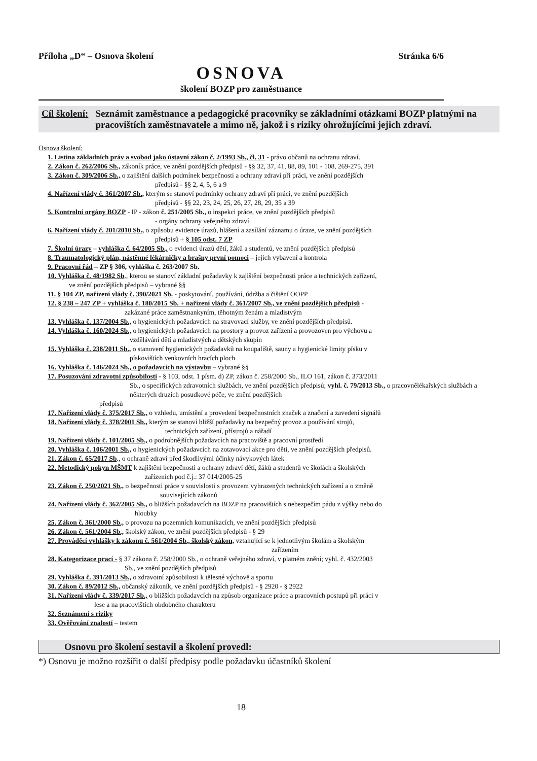Příloha „D“ – Osnova školení Stránka 6/6
OSNOVA
školení BOZP pro zaměstnance
Cíl školení: Seznámit zaměstnance a pedagogické pracovníky se základními otázkami BOZP platnými na pracovištích zaměstnavatele a mimo ně, jakož i s riziky ohrožujícími jejich zdraví.
Osnova školení:
1. Listina základních práv a svobod jako ústavní zákon č. 2/1993 Sb., čl. 31 - právo občanů na ochranu zdraví.
2. Zákon č. 262/2006 Sb., zákoník práce, ve znění pozdějších předpisů - §§ 32, 37, 41, 88, 89, 101 - 108, 269-275, 391
3. Zákon č. 309/2006 Sb., o zajištění dalších podmínek bezpečnosti a ochrany zdraví při práci, ve znění pozdějších
předpisů - §§ 2, 4, 5, 6 a 9
4. Nařízení vlády č. 361/2007 Sb., kterým se stanoví podmínky ochrany zdraví při práci, ve znění pozdějších
předpisů - §§ 22, 23, 24, 25, 26, 27, 28, 29, 35 a 39
5. Kontrolní orgány BOZP - IP - zákon č. 251/2005 Sb., o inspekci práce, ve znění pozdějších předpisů
- orgány ochrany veřejného zdraví
6. Nařízení vlády č. 201/2010 Sb., o způsobu evidence úrazů, hlášení a zasílání záznamu o úraze, ve znění pozdějších
předpisů + § 105 odst. 7 ZP
7. Školní úrazy – vyhláška č. 64/2005 Sb., o evidenci úrazů dětí, žáků a studentů, ve znění pozdějších předpisů
8. Traumatologický plán, nástěnné lékárničky a brašny první pomoci – jejich vybavení a kontrola
9. Pracovní řád – ZP § 306, vyhláška č. 263/2007 Sb.
10. Vyhláška č. 48/1982 Sb., kterou se stanoví základní požadavky k zajištění bezpečnosti práce a technických zařízení,
ve znění pozdějších předpisů – vybrané §§
11. § 104 ZP, nařízení vlády č. 390/2021 Sb. - poskytování, používání, údržba a čištění OOPP
12. § 238 – 247 ZP + vyhláška č. 180/2015 Sb. + nařízení vlády č. 361/2007 Sb., ve znění pozdějších předpisů -
zakázané práce zaměstnankyním, těhotným ženám a mladistvým
13. Vyhláška č. 137/2004 Sb., o hygienických požadavcích na stravovací služby, ve znění pozdějších předpisů.
14. Vyhláška č. 160/2024 Sb., o hygienických požadavcích na prostory a provoz zařízení a provozoven pro výchovu a
vzdělávání dětí a mladistvých a dětských skupin
15. Vyhláška č. 238/2011 Sb., o stanovení hygienických požadavků na koupaliště, sauny a hygienické limity písku v
pískovištích venkovních hracích ploch
16. Vyhláška č. 146/2024 Sb., o požadavcích na výstavbu – vybrané §§
17. Posuzování zdravotní způsobilosti - § 103, odst. 1 písm. d) ZP, zákon č. 258/2000 Sb., ILO 161, zákon č. 373/2011
Sb., o specifických zdravotních službách, ve znění pozdějších předpisů; vyhl. č. 79/2013 Sb., o pracovnělékařských službách a některých druzích posudkové péče, ve znění pozdějších
předpisů
17. Nařízení vlády č. 375/2017 Sb., o vzhledu, umístění a provedení bezpečnostních značek a značení a zavedení signálů
18. Nařízení vlády č. 378/2001 Sb., kterým se stanoví bližší požadavky na bezpečný provoz a používání strojů,
technických zařízení, přístrojů a nářadí
19. Nařízení vlády č. 101/2005 Sb., o podrobnějších požadavcích na pracoviště a pracovní prostředí
20. Vyhláška č. 106/2001 Sb., o hygienických požadavcích na zotavovací akce pro děti, ve znění pozdějších předpisů.
21. Zákon č. 65/2017 Sb., o ochraně zdraví před škodlivými účinky návykových látek
22. Metodický pokyn MŠMT k zajištění bezpečnosti a ochrany zdraví dětí, žáků a studentů ve školách a školských
zařízeních pod č.j.: 37 014/2005-25
23. Zákon č. 250/2021 Sb., o bezpečnosti práce v souvislosti s provozem vyhrazených technických zařízení a o změně
souvisejících zákonů
24. Nařízení vlády č. 362/2005 Sb., o bližších požadavcích na BOZP na pracovištích s nebezpečím pádu z výšky nebo do
hloubky
25. Zákon č. 361/2000 Sb., o provozu na pozemních komunikacích, ve znění pozdějších předpisů
26. Zákon č. 561/2004 Sb., školský zákon, ve znění pozdějších předpisů - § 29
27. Prováděcí vyhlášky k zákonu č. 561/2004 Sb., školský zákon, vztahující se k jednotlivým školám a školským
zařízením
28. Kategorizace prací - § 37 zákona č. 258/2000 Sb., o ochraně veřejného zdraví, v platném znění; vyhl. č. 432/2003
Sb., ve znění pozdějších předpisů
29. Vyhláška č. 391/2013 Sb., o zdravotní způsobilosti k tělesné výchově a sportu
30. Zákon č. 89/2012 Sb., občanský zákoník, ve znění pozdějších předpisů - § 2920 - § 2922
31. Nařízení vlády č. 339/2017 Sb., o bližších požadavcích na způsob organizace práce a pracovních postupů při práci v
lese a na pracovištích obdobného charakteru
32. Seznámení s riziky
33. Ověřování znalostí – testem
Osnovu pro školení sestavil a školení provedl:
*) Osnovu je možno rozšířit o další předpisy podle požadavku účastníků školení
18